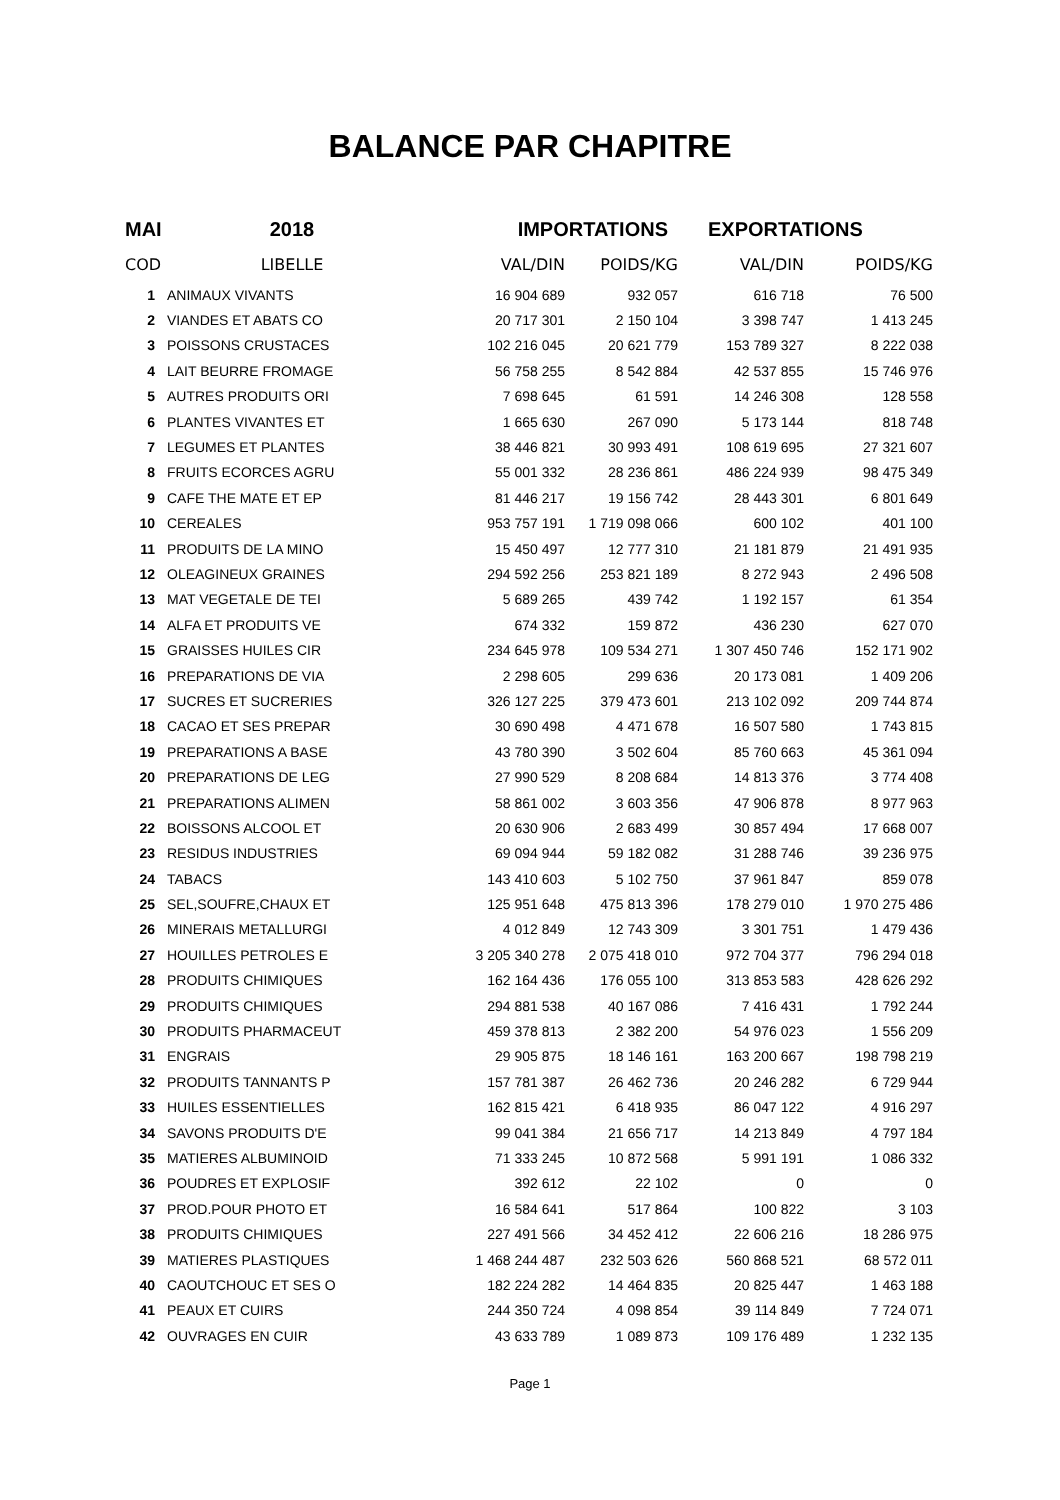BALANCE PAR CHAPITRE
| MAI | 2018 | IMPORTATIONS | | EXPORTATIONS | |
| --- | --- | --- | --- | --- | --- |
| COD | LIBELLE | VAL/DIN | POIDS/KG | VAL/DIN | POIDS/KG |
| 1 | ANIMAUX VIVANTS | 16 904 689 | 932 057 | 616 718 | 76 500 |
| 2 | VIANDES ET ABATS CO | 20 717 301 | 2 150 104 | 3 398 747 | 1 413 245 |
| 3 | POISSONS CRUSTACES | 102 216 045 | 20 621 779 | 153 789 327 | 8 222 038 |
| 4 | LAIT BEURRE FROMAGE | 56 758 255 | 8 542 884 | 42 537 855 | 15 746 976 |
| 5 | AUTRES PRODUITS ORI | 7 698 645 | 61 591 | 14 246 308 | 128 558 |
| 6 | PLANTES VIVANTES ET | 1 665 630 | 267 090 | 5 173 144 | 818 748 |
| 7 | LEGUMES ET PLANTES | 38 446 821 | 30 993 491 | 108 619 695 | 27 321 607 |
| 8 | FRUITS ECORCES AGRU | 55 001 332 | 28 236 861 | 486 224 939 | 98 475 349 |
| 9 | CAFE THE MATE ET EP | 81 446 217 | 19 156 742 | 28 443 301 | 6 801 649 |
| 10 | CEREALES | 953 757 191 | 1 719 098 066 | 600 102 | 401 100 |
| 11 | PRODUITS DE LA MINO | 15 450 497 | 12 777 310 | 21 181 879 | 21 491 935 |
| 12 | OLEAGINEUX GRAINES | 294 592 256 | 253 821 189 | 8 272 943 | 2 496 508 |
| 13 | MAT VEGETALE DE TEI | 5 689 265 | 439 742 | 1 192 157 | 61 354 |
| 14 | ALFA ET PRODUITS VE | 674 332 | 159 872 | 436 230 | 627 070 |
| 15 | GRAISSES HUILES CIR | 234 645 978 | 109 534 271 | 1 307 450 746 | 152 171 902 |
| 16 | PREPARATIONS DE VIA | 2 298 605 | 299 636 | 20 173 081 | 1 409 206 |
| 17 | SUCRES ET SUCRERIES | 326 127 225 | 379 473 601 | 213 102 092 | 209 744 874 |
| 18 | CACAO ET SES PREPAR | 30 690 498 | 4 471 678 | 16 507 580 | 1 743 815 |
| 19 | PREPARATIONS A BASE | 43 780 390 | 3 502 604 | 85 760 663 | 45 361 094 |
| 20 | PREPARATIONS DE LEG | 27 990 529 | 8 208 684 | 14 813 376 | 3 774 408 |
| 21 | PREPARATIONS ALIMEN | 58 861 002 | 3 603 356 | 47 906 878 | 8 977 963 |
| 22 | BOISSONS ALCOOL ET | 20 630 906 | 2 683 499 | 30 857 494 | 17 668 007 |
| 23 | RESIDUS INDUSTRIES | 69 094 944 | 59 182 082 | 31 288 746 | 39 236 975 |
| 24 | TABACS | 143 410 603 | 5 102 750 | 37 961 847 | 859 078 |
| 25 | SEL,SOUFRE,CHAUX ET | 125 951 648 | 475 813 396 | 178 279 010 | 1 970 275 486 |
| 26 | MINERAIS METALLURGI | 4 012 849 | 12 743 309 | 3 301 751 | 1 479 436 |
| 27 | HOUILLES PETROLES E | 3 205 340 278 | 2 075 418 010 | 972 704 377 | 796 294 018 |
| 28 | PRODUITS CHIMIQUES | 162 164 436 | 176 055 100 | 313 853 583 | 428 626 292 |
| 29 | PRODUITS CHIMIQUES | 294 881 538 | 40 167 086 | 7 416 431 | 1 792 244 |
| 30 | PRODUITS PHARMACEUT | 459 378 813 | 2 382 200 | 54 976 023 | 1 556 209 |
| 31 | ENGRAIS | 29 905 875 | 18 146 161 | 163 200 667 | 198 798 219 |
| 32 | PRODUITS TANNANTS P | 157 781 387 | 26 462 736 | 20 246 282 | 6 729 944 |
| 33 | HUILES ESSENTIELLES | 162 815 421 | 6 418 935 | 86 047 122 | 4 916 297 |
| 34 | SAVONS PRODUITS D'E | 99 041 384 | 21 656 717 | 14 213 849 | 4 797 184 |
| 35 | MATIERES ALBUMINOID | 71 333 245 | 10 872 568 | 5 991 191 | 1 086 332 |
| 36 | POUDRES ET EXPLOSIF | 392 612 | 22 102 | 0 | 0 |
| 37 | PROD.POUR PHOTO ET | 16 584 641 | 517 864 | 100 822 | 3 103 |
| 38 | PRODUITS CHIMIQUES | 227 491 566 | 34 452 412 | 22 606 216 | 18 286 975 |
| 39 | MATIERES PLASTIQUES | 1 468 244 487 | 232 503 626 | 560 868 521 | 68 572 011 |
| 40 | CAOUTCHOUC ET SES O | 182 224 282 | 14 464 835 | 20 825 447 | 1 463 188 |
| 41 | PEAUX ET CUIRS | 244 350 724 | 4 098 854 | 39 114 849 | 7 724 071 |
| 42 | OUVRAGES EN CUIR | 43 633 789 | 1 089 873 | 109 176 489 | 1 232 135 |
Page 1